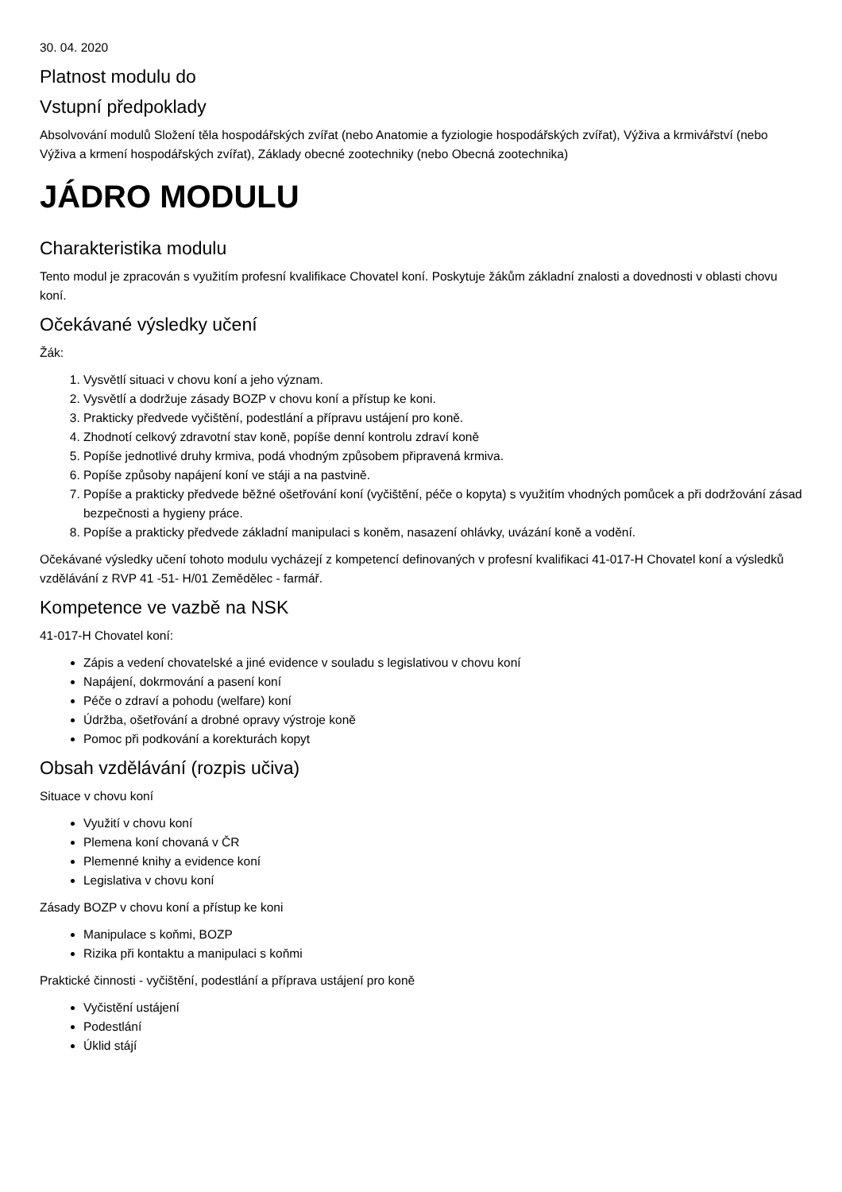30. 04. 2020
Platnost modulu do
Vstupní předpoklady
Absolvování modulů Složení těla hospodářských zvířat (nebo Anatomie a fyziologie hospodářských zvířat), Výživa a krmivářství (nebo Výživa a krmení hospodářských zvířat), Základy obecné zootechniky (nebo Obecná zootechnika)
JÁDRO MODULU
Charakteristika modulu
Tento modul je zpracován s využitím profesní kvalifikace Chovatel koní. Poskytuje žákům základní znalosti a dovednosti v oblasti chovu koní.
Očekávané výsledky učení
Žák:
1. Vysvětlí situaci v chovu koní a jeho význam.
2. Vysvětlí a dodržuje zásady BOZP v chovu koní a přístup ke koni.
3. Prakticky předvede vyčištění, podestlání a přípravu ustájení pro koně.
4. Zhodnotí celkový zdravotní stav koně, popíše denní kontrolu zdraví koně
5. Popíše jednotlivé druhy krmiva, podá vhodným způsobem připravená krmiva.
6. Popíše způsoby napájení koní ve stáji a na pastvině.
7. Popíše a prakticky předvede běžné ošetřování koní (vyčištění, péče o kopyta) s využitím vhodných pomůcek a při dodržování zásad bezpečnosti a hygieny práce.
8. Popíše a prakticky předvede základní manipulaci s koněm, nasazení ohlávky, uvázání koně a vodění.
Očekávané výsledky učení tohoto modulu vycházejí z kompetencí definovaných v profesní kvalifikaci 41-017-H Chovatel koní a výsledků vzdělávání z RVP 41 -51- H/01 Zemědělec - farmář.
Kompetence ve vazbě na NSK
41-017-H Chovatel koní:
Zápis a vedení chovatelské a jiné evidence v souladu s legislativou v chovu koní
Napájení, dokrmování a pasení koní
Péče o zdraví a pohodu (welfare) koní
Údržba, ošetřování a drobné opravy výstroje koně
Pomoc při podkování a korekturách kopyt
Obsah vzdělávání (rozpis učiva)
Situace v chovu koní
Využití v chovu koní
Plemena koní chovaná v ČR
Plemenné knihy a evidence koní
Legislativa v chovu koní
Zásady BOZP v chovu koní a přístup ke koni
Manipulace s koňmi, BOZP
Rizika při kontaktu a manipulaci s koňmi
Praktické činnosti - vyčištění, podestlání a příprava ustájení pro koně
Vyčistění ustájení
Podestlání
Úklid stájí